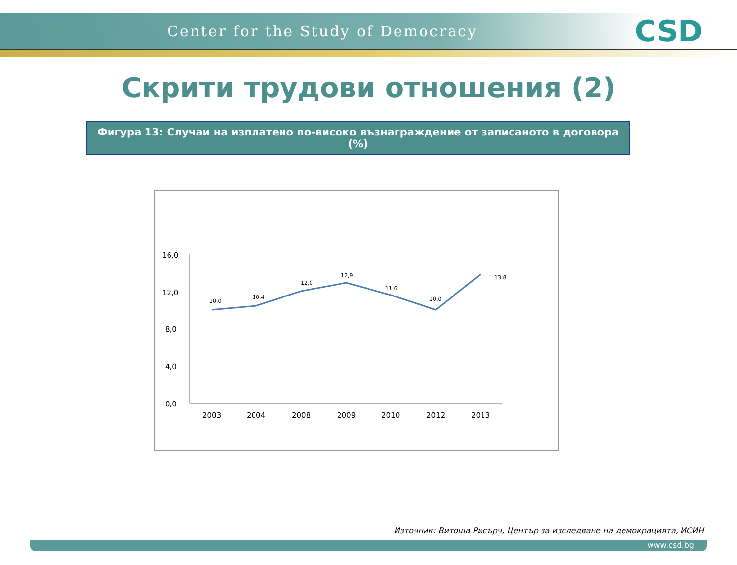Center for the Study of Democracy
CSD
Скрити трудови отношения (2)
Фигура 13: Случаи на изплатено по-високо възнаграждение от записаното в договора (%)
16,0
12,0
8,0
4,0
0,0
2003
2004
2008
2009
2010
2012
2013
10,0
10,4
12,0
12,9
11,6
10,0
13,8
Източник: Витоша Рисърч, Център за изследване на демокрацията, ИСИН
www.csd.bg